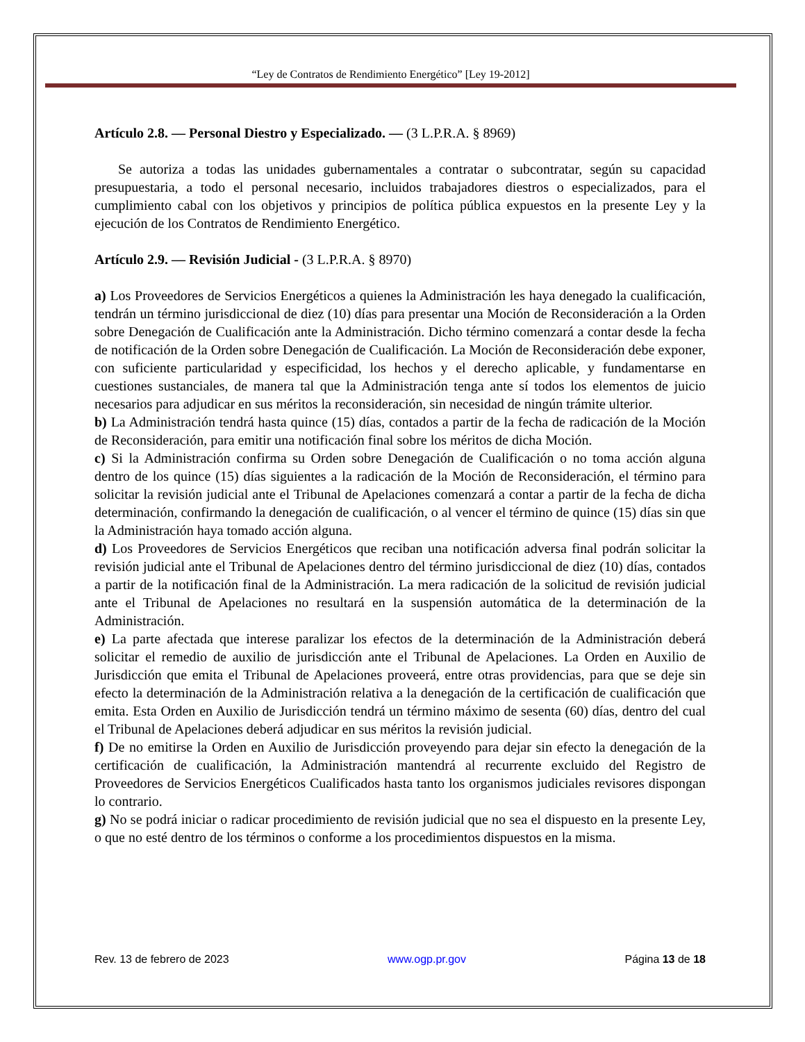“Ley de Contratos de Rendimiento Energético” [Ley 19-2012]
Artículo 2.8. — Personal Diestro y Especializado. — (3 L.P.R.A. § 8969)
Se autoriza a todas las unidades gubernamentales a contratar o subcontratar, según su capacidad presupuestaria, a todo el personal necesario, incluidos trabajadores diestros o especializados, para el cumplimiento cabal con los objetivos y principios de política pública expuestos en la presente Ley y la ejecución de los Contratos de Rendimiento Energético.
Artículo 2.9. — Revisión Judicial - (3 L.P.R.A. § 8970)
a) Los Proveedores de Servicios Energéticos a quienes la Administración les haya denegado la cualificación, tendrán un término jurisdiccional de diez (10) días para presentar una Moción de Reconsideración a la Orden sobre Denegación de Cualificación ante la Administración. Dicho término comenzará a contar desde la fecha de notificación de la Orden sobre Denegación de Cualificación. La Moción de Reconsideración debe exponer, con suficiente particularidad y especificidad, los hechos y el derecho aplicable, y fundamentarse en cuestiones sustanciales, de manera tal que la Administración tenga ante sí todos los elementos de juicio necesarios para adjudicar en sus méritos la reconsideración, sin necesidad de ningún trámite ulterior.
b) La Administración tendrá hasta quince (15) días, contados a partir de la fecha de radicación de la Moción de Reconsideración, para emitir una notificación final sobre los méritos de dicha Moción.
c) Si la Administración confirma su Orden sobre Denegación de Cualificación o no toma acción alguna dentro de los quince (15) días siguientes a la radicación de la Moción de Reconsideración, el término para solicitar la revisión judicial ante el Tribunal de Apelaciones comenzará a contar a partir de la fecha de dicha determinación, confirmando la denegación de cualificación, o al vencer el término de quince (15) días sin que la Administración haya tomado acción alguna.
d) Los Proveedores de Servicios Energéticos que reciban una notificación adversa final podrán solicitar la revisión judicial ante el Tribunal de Apelaciones dentro del término jurisdiccional de diez (10) días, contados a partir de la notificación final de la Administración. La mera radicación de la solicitud de revisión judicial ante el Tribunal de Apelaciones no resultará en la suspensión automática de la determinación de la Administración.
e) La parte afectada que interese paralizar los efectos de la determinación de la Administración deberá solicitar el remedio de auxilio de jurisdicción ante el Tribunal de Apelaciones. La Orden en Auxilio de Jurisdicción que emita el Tribunal de Apelaciones proveerá, entre otras providencias, para que se deje sin efecto la determinación de la Administración relativa a la denegación de la certificación de cualificación que emita. Esta Orden en Auxilio de Jurisdicción tendrá un término máximo de sesenta (60) días, dentro del cual el Tribunal de Apelaciones deberá adjudicar en sus méritos la revisión judicial.
f) De no emitirse la Orden en Auxilio de Jurisdicción proveyendo para dejar sin efecto la denegación de la certificación de cualificación, la Administración mantendrá al recurrente excluido del Registro de Proveedores de Servicios Energéticos Cualificados hasta tanto los organismos judiciales revisores dispongan lo contrario.
g) No se podrá iniciar o radicar procedimiento de revisión judicial que no sea el dispuesto en la presente Ley, o que no esté dentro de los términos o conforme a los procedimientos dispuestos en la misma.
Rev. 13 de febrero de 2023 www.ogp.pr.gov Página 13 de 18